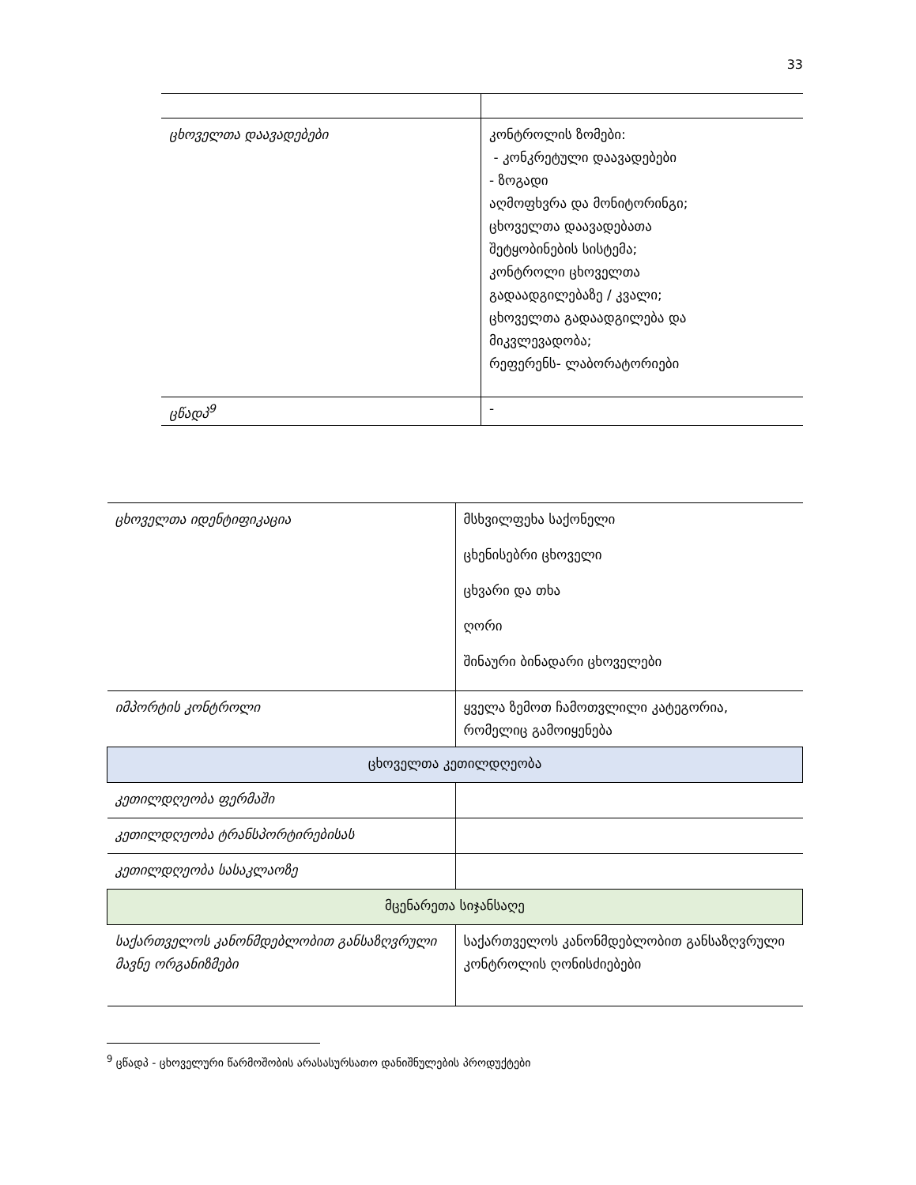33
| ცხოველთა დაავადებები | კონტროლის ზომები: - კონკრეტული დაავადებები - ზოგადი აღმოფხვრა და მონიტორინგი; ცხოველთა დაავადებათა შეტყობინების სისტემა; კონტროლი ცხოველთა გადაადგილებაზე / კვალი; ცხოველთა გადაადგილება და მიკვლევადობა; რეფერენს- ლაბორატორიები |
| ცწადპ<sup>9</sup> | - |
| ცხოველთა იდენტიფიკაცია | მსხვილფეხა საქონელი ცხენისებრი ცხოველი ცხვარი და თხა ღორი შინაური ბინადარი ცხოველები |
| იმპორტის კონტროლი | ყველა ზემოთ ჩამოთვლილი კატეგორია, რომელიც გამოიყენება |
| ცხოველთა კეთილდღეობა | |
| კეთილდღეობა ფერმაში | |
| კეთილდღეობა ტრანსპორტირებისას | |
| კეთილდღეობა სასაკლაოზე | |
| მცენარეთა სიჯანსაღე | |
| საქართველოს კანონმდებლობით განსაზღვრული მავნე ორგანიზმები | საქართველოს კანონმდებლობით განსაზღვრული კონტროლის ღონისძიებები |
<sup>9</sup> ცწადპ - ცხოველური წარმოშობის არასასურსათო დანიშნულების პროდუქტები